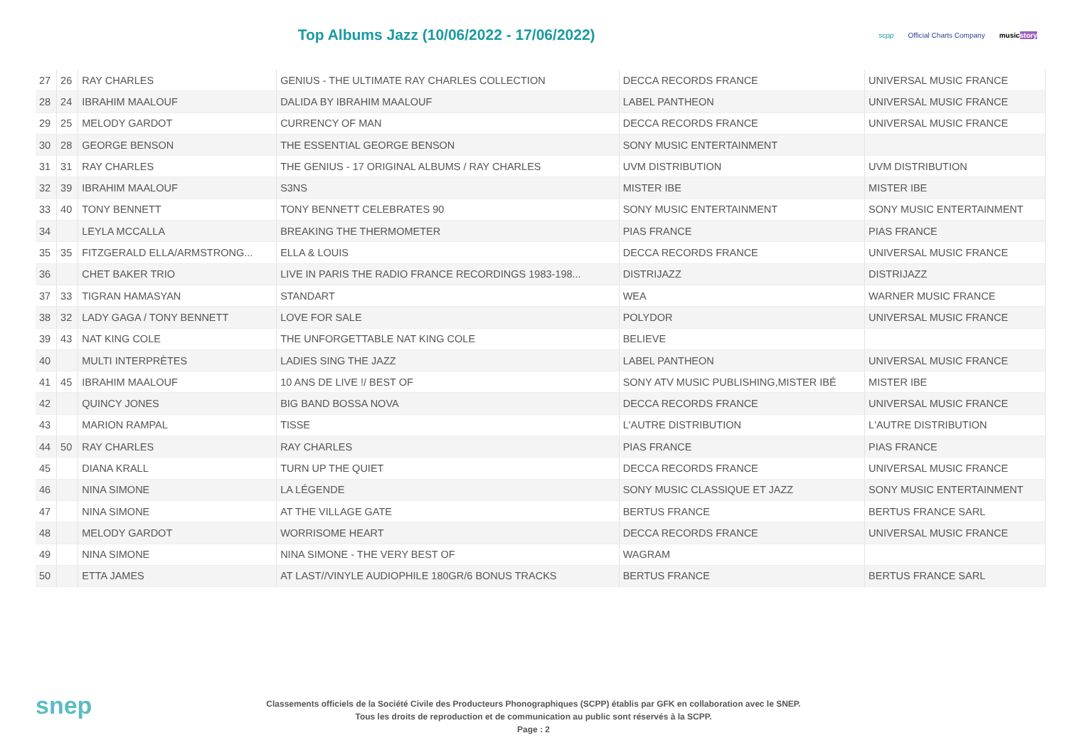Top Albums Jazz (10/06/2022 - 17/06/2022)
scpp Official Charts Company musicstory
| 27 | 26 | RAY CHARLES | GENIUS - THE ULTIMATE RAY CHARLES COLLECTION | DECCA RECORDS FRANCE | UNIVERSAL MUSIC FRANCE |
| 28 | 24 | IBRAHIM MAALOUF | DALIDA BY IBRAHIM MAALOUF | LABEL PANTHEON | UNIVERSAL MUSIC FRANCE |
| 29 | 25 | MELODY GARDOT | CURRENCY OF MAN | DECCA RECORDS FRANCE | UNIVERSAL MUSIC FRANCE |
| 30 | 28 | GEORGE BENSON | THE ESSENTIAL GEORGE BENSON | SONY MUSIC ENTERTAINMENT | |
| 31 | 31 | RAY CHARLES | THE GENIUS - 17 ORIGINAL ALBUMS / RAY CHARLES | UVM DISTRIBUTION | UVM DISTRIBUTION |
| 32 | 39 | IBRAHIM MAALOUF | S3NS | MISTER IBE | MISTER IBE |
| 33 | 40 | TONY BENNETT | TONY BENNETT CELEBRATES 90 | SONY MUSIC ENTERTAINMENT | SONY MUSIC ENTERTAINMENT |
| 34 | | LEYLA MCCALLA | BREAKING THE THERMOMETER | PIAS FRANCE | PIAS FRANCE |
| 35 | 35 | FITZGERALD ELLA/ARMSTRONG... | ELLA & LOUIS | DECCA RECORDS FRANCE | UNIVERSAL MUSIC FRANCE |
| 36 | | CHET BAKER TRIO | LIVE IN PARIS THE RADIO FRANCE RECORDINGS 1983-198... | DISTRIJAZZ | DISTRIJAZZ |
| 37 | 33 | TIGRAN HAMASYAN | STANDART | WEA | WARNER MUSIC FRANCE |
| 38 | 32 | LADY GAGA / TONY BENNETT | LOVE FOR SALE | POLYDOR | UNIVERSAL MUSIC FRANCE |
| 39 | 43 | NAT KING COLE | THE UNFORGETTABLE NAT KING COLE | BELIEVE | |
| 40 | | MULTI INTERPRÈTES | LADIES SING THE JAZZ | LABEL PANTHEON | UNIVERSAL MUSIC FRANCE |
| 41 | 45 | IBRAHIM MAALOUF | 10 ANS DE LIVE !/ BEST OF | SONY ATV MUSIC PUBLISHING,MISTER IBÉ | MISTER IBE |
| 42 | | QUINCY JONES | BIG BAND BOSSA NOVA | DECCA RECORDS FRANCE | UNIVERSAL MUSIC FRANCE |
| 43 | | MARION RAMPAL | TISSE | L'AUTRE DISTRIBUTION | L'AUTRE DISTRIBUTION |
| 44 | 50 | RAY CHARLES | RAY CHARLES | PIAS FRANCE | PIAS FRANCE |
| 45 | | DIANA KRALL | TURN UP THE QUIET | DECCA RECORDS FRANCE | UNIVERSAL MUSIC FRANCE |
| 46 | | NINA SIMONE | LA LÉGENDE | SONY MUSIC CLASSIQUE ET JAZZ | SONY MUSIC ENTERTAINMENT |
| 47 | | NINA SIMONE | AT THE VILLAGE GATE | BERTUS FRANCE | BERTUS FRANCE SARL |
| 48 | | MELODY GARDOT | WORRISOME HEART | DECCA RECORDS FRANCE | UNIVERSAL MUSIC FRANCE |
| 49 | | NINA SIMONE | NINA SIMONE - THE VERY BEST OF | WAGRAM | |
| 50 | | ETTA JAMES | AT LAST//VINYLE AUDIOPHILE 180GR/6 BONUS TRACKS | BERTUS FRANCE | BERTUS FRANCE SARL |
snep
Classements officiels de la Société Civile des Producteurs Phonographiques (SCPP) établis par GFK en collaboration avec le SNEP.
Tous les droits de reproduction et de communication au public sont réservés à la SCPP.
Page : 2